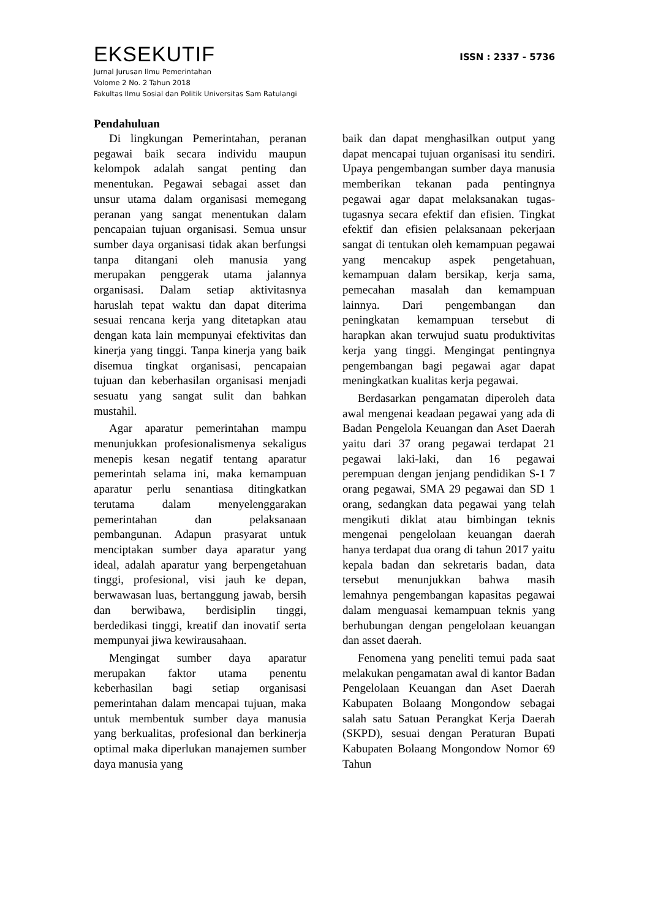EKSEKUTIF
ISSN : 2337 - 5736
Jurnal Jurusan Ilmu Pemerintahan
Volome 2 No. 2 Tahun 2018
Fakultas Ilmu Sosial dan Politik Universitas Sam Ratulangi
Pendahuluan
Di lingkungan Pemerintahan, peranan pegawai baik secara individu maupun kelompok adalah sangat penting dan menentukan. Pegawai sebagai asset dan unsur utama dalam organisasi memegang peranan yang sangat menentukan dalam pencapaian tujuan organisasi. Semua unsur sumber daya organisasi tidak akan berfungsi tanpa ditangani oleh manusia yang merupakan penggerak utama jalannya organisasi. Dalam setiap aktivitasnya haruslah tepat waktu dan dapat diterima sesuai rencana kerja yang ditetapkan atau dengan kata lain mempunyai efektivitas dan kinerja yang tinggi. Tanpa kinerja yang baik disemua tingkat organisasi, pencapaian tujuan dan keberhasilan organisasi menjadi sesuatu yang sangat sulit dan bahkan mustahil.
Agar aparatur pemerintahan mampu menunjukkan profesionalismenya sekaligus menepis kesan negatif tentang aparatur pemerintah selama ini, maka kemampuan aparatur perlu senantiasa ditingkatkan terutama dalam menyelenggarakan pemerintahan dan pelaksanaan pembangunan. Adapun prasyarat untuk menciptakan sumber daya aparatur yang ideal, adalah aparatur yang berpengetahuan tinggi, profesional, visi jauh ke depan, berwawasan luas, bertanggung jawab, bersih dan berwibawa, berdisiplin tinggi, berdedikasi tinggi, kreatif dan inovatif serta mempunyai jiwa kewirausahaan.
Mengingat sumber daya aparatur merupakan faktor utama penentu keberhasilan bagi setiap organisasi pemerintahan dalam mencapai tujuan, maka untuk membentuk sumber daya manusia yang berkualitas, profesional dan berkinerja optimal maka diperlukan manajemen sumber daya manusia yang
baik dan dapat menghasilkan output yang dapat mencapai tujuan organisasi itu sendiri. Upaya pengembangan sumber daya manusia memberikan tekanan pada pentingnya pegawai agar dapat melaksanakan tugas-tugasnya secara efektif dan efisien. Tingkat efektif dan efisien pelaksanaan pekerjaan sangat di tentukan oleh kemampuan pegawai yang mencakup aspek pengetahuan, kemampuan dalam bersikap, kerja sama, pemecahan masalah dan kemampuan lainnya. Dari pengembangan dan peningkatan kemampuan tersebut di harapkan akan terwujud suatu produktivitas kerja yang tinggi. Mengingat pentingnya pengembangan bagi pegawai agar dapat meningkatkan kualitas kerja pegawai.
Berdasarkan pengamatan diperoleh data awal mengenai keadaan pegawai yang ada di Badan Pengelola Keuangan dan Aset Daerah yaitu dari 37 orang pegawai terdapat 21 pegawai laki-laki, dan 16 pegawai perempuan dengan jenjang pendidikan S-1 7 orang pegawai, SMA 29 pegawai dan SD 1 orang, sedangkan data pegawai yang telah mengikuti diklat atau bimbingan teknis mengenai pengelolaan keuangan daerah hanya terdapat dua orang di tahun 2017 yaitu kepala badan dan sekretaris badan, data tersebut menunjukkan bahwa masih lemahnya pengembangan kapasitas pegawai dalam menguasai kemampuan teknis yang berhubungan dengan pengelolaan keuangan dan asset daerah.
Fenomena yang peneliti temui pada saat melakukan pengamatan awal di kantor Badan Pengelolaan Keuangan dan Aset Daerah Kabupaten Bolaang Mongondow sebagai salah satu Satuan Perangkat Kerja Daerah (SKPD), sesuai dengan Peraturan Bupati Kabupaten Bolaang Mongondow Nomor 69 Tahun